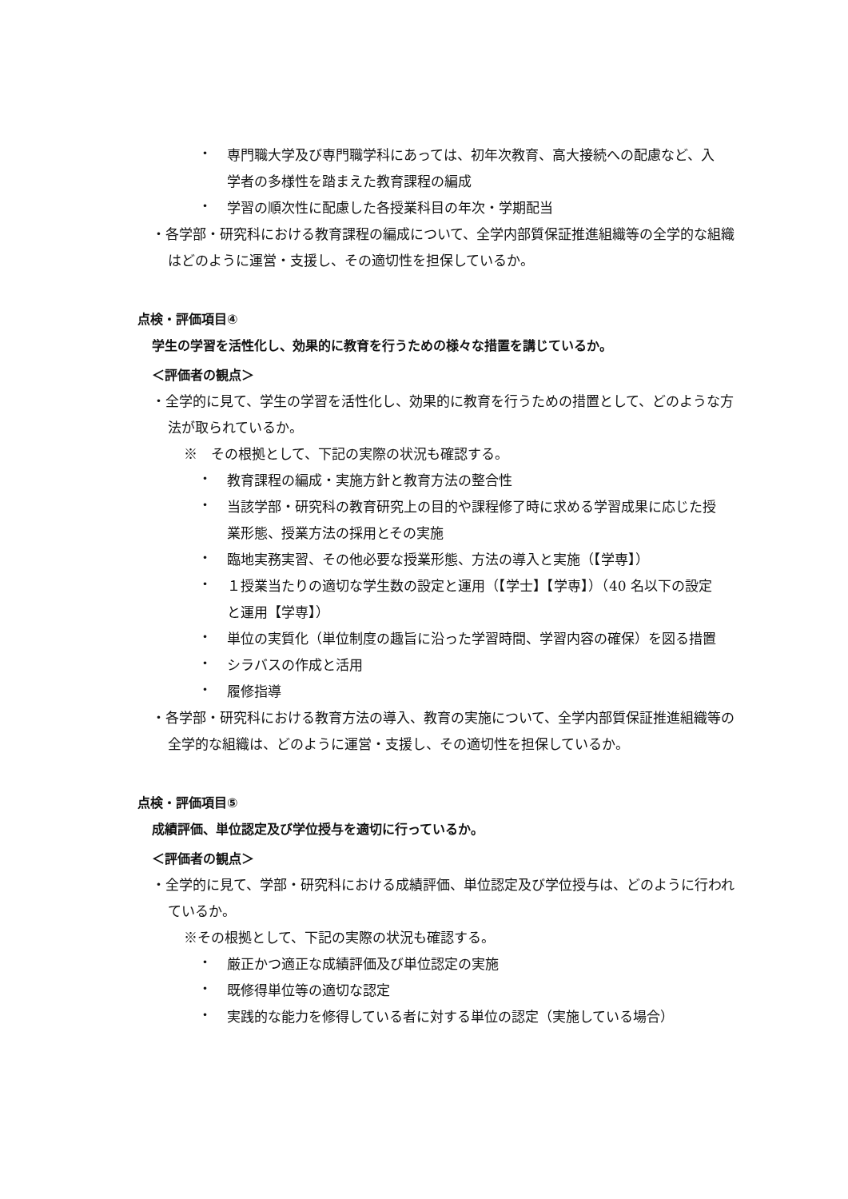・
専門職大学及び専門職学科にあっては、初年次教育、高大接続への配慮など、入学者の多様性を踏まえた教育課程の編成
・
学習の順次性に配慮した各授業科目の年次・学期配当
・各学部・研究科における教育課程の編成について、全学内部質保証推進組織等の全学的な組織はどのように運営・支援し、その適切性を担保しているか。
点検・評価項目④
学生の学習を活性化し、効果的に教育を行うための様々な措置を講じているか。
＜評価者の観点＞
・全学的に見て、学生の学習を活性化し、効果的に教育を行うための措置として、どのような方法が取られているか。
※　その根拠として、下記の実際の状況も確認する。
・
教育課程の編成・実施方針と教育方法の整合性
・
当該学部・研究科の教育研究上の目的や課程修了時に求める学習成果に応じた授業形態、授業方法の採用とその実施
・
臨地実務実習、その他必要な授業形態、方法の導入と実施（【学専】）
・
１授業当たりの適切な学生数の設定と運用（【学士】【学専】）（40 名以下の設定と運用【学専】）
・
単位の実質化（単位制度の趣旨に沿った学習時間、学習内容の確保）を図る措置
・
シラバスの作成と活用
・
履修指導
・各学部・研究科における教育方法の導入、教育の実施について、全学内部質保証推進組織等の全学的な組織は、どのように運営・支援し、その適切性を担保しているか。
点検・評価項目⑤
成績評価、単位認定及び学位授与を適切に行っているか。
＜評価者の観点＞
・全学的に見て、学部・研究科における成績評価、単位認定及び学位授与は、どのように行われているか。
※その根拠として、下記の実際の状況も確認する。
・
厳正かつ適正な成績評価及び単位認定の実施
・
既修得単位等の適切な認定
・
実践的な能力を修得している者に対する単位の認定（実施している場合）